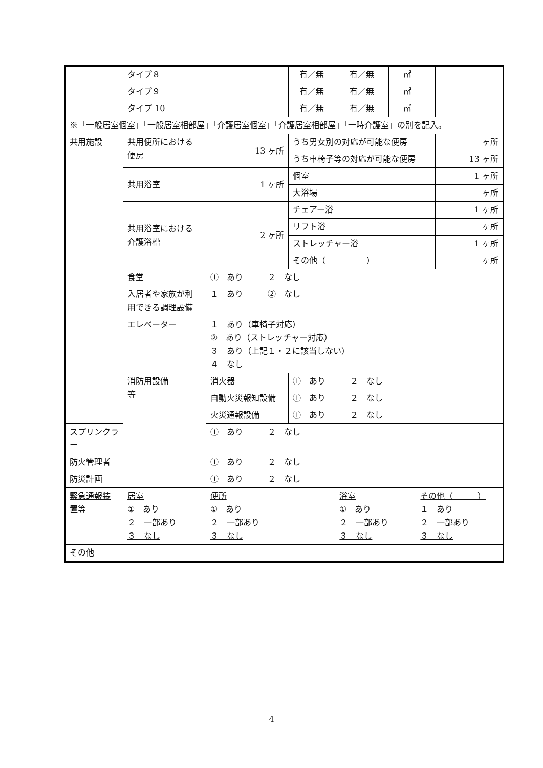| | タイプ８ | | 有／無 | 有／無 | ㎡ | | |
| | タイプ９ | | 有／無 | 有／無 | ㎡ | | |
| | タイプ 10 | | 有／無 | 有／無 | ㎡ | | |
| ※「一般居室個室」「一般居室相部屋」「介護居室個室」「介護居室相部屋」「一時介護室」の別を記入。 | | | | | | | |
| 共用施設 | 共用便所における 便房 | 13 ヶ所 | うち男女別の対応が可能な便房 | | | | ヶ所 |
| | | | うち車椅子等の対応が可能な便房 | | | | 13 ヶ所 |
| | 共用浴室 | 1 ヶ所 | 個室 | | | | 1 ヶ所 |
| | | | 大浴場 | | | | ヶ所 |
| | 共用浴室における 介護浴槽 | 2 ヶ所 | チェアー浴 | | | | 1 ヶ所 |
| | | | リフト浴 | | | | ヶ所 |
| | | | ストレッチャー浴 | | | | 1 ヶ所 |
| | | | その他（ ） | | | | ヶ所 |
| | 食堂 | ① あり ２ なし | | | | | |
| | 入居者や家族が利 用できる調理設備 | １ あり ② なし | | | | | |
| | エレベーター | １ あり（車椅子対応） ② あり（ストレッチャー対応） ３ あり（上記１・２に該当しない） ４ なし | | | | | |
| | 消防用設備 等 | 消火器 | ① あり ２ なし | | | | |
| | | 自動火災報知設備 | ① あり ２ なし | | | | |
| | | 火災通報設備 | ① あり ２ なし | | | | |
| スプリンクラー | | ① あり ２ なし | | | | | |
| 防火管理者 | | ① あり ２ なし | | | | | |
| 防災計画 | | ① あり ２ なし | | | | | |
| 緊急通報装 置等 | 居室 ① あり ２ 一部あり ３ なし | 便所 ① あり ２ 一部あり ３ なし | | 浴室 ① あり ２ 一部あり ３ なし | | その他（ ） １ あり ２ 一部あり ３ なし | |
| その他 | | | | | | | |
4